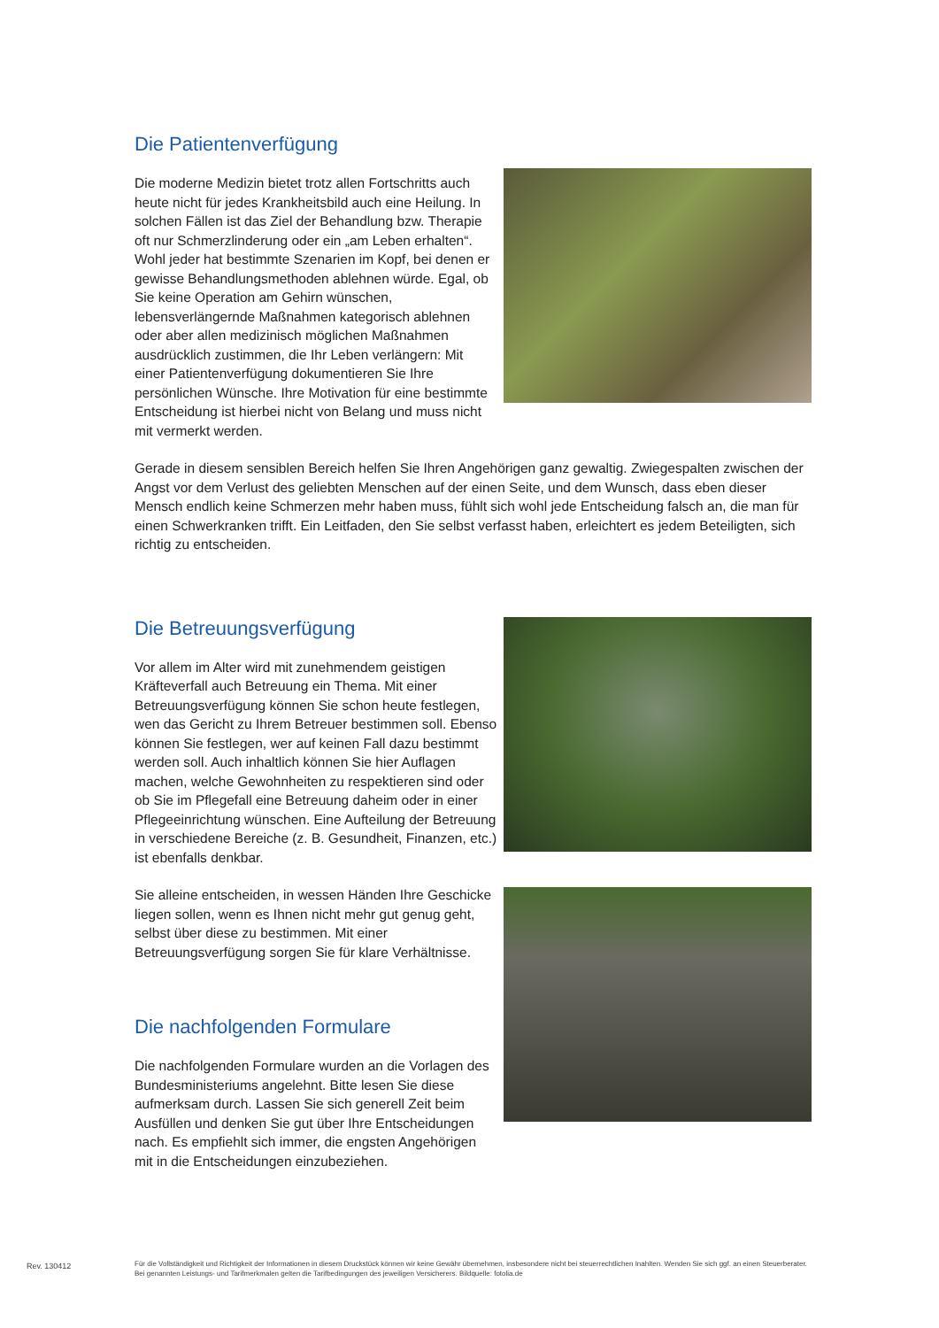Die Patientenverfügung
Die moderne Medizin bietet trotz allen Fortschritts auch heute nicht für jedes Krankheitsbild auch eine Heilung. In solchen Fällen ist das Ziel der Behandlung bzw. Therapie oft nur Schmerzlinderung oder ein „am Leben erhalten“. Wohl jeder hat bestimmte Szenarien im Kopf, bei denen er gewisse Behandlungsmethoden ablehnen würde. Egal, ob Sie keine Operation am Gehirn wünschen, lebensverlängernde Maßnahmen kategorisch ablehnen oder aber allen medizinisch möglichen Maßnahmen ausdrücklich zustimmen, die Ihr Leben verlängern: Mit einer Patientenverfügung dokumentieren Sie Ihre persönlichen Wünsche. Ihre Motivation für eine bestimmte Entscheidung ist hierbei nicht von Belang und muss nicht mit vermerkt werden.
Gerade in diesem sensiblen Bereich helfen Sie Ihren Angehörigen ganz gewaltig. Zwiegespalten zwischen der Angst vor dem Verlust des geliebten Menschen auf der einen Seite, und dem Wunsch, dass eben dieser Mensch endlich keine Schmerzen mehr haben muss, fühlt sich wohl jede Entscheidung falsch an, die man für einen Schwerkranken trifft. Ein Leitfaden, den Sie selbst verfasst haben, erleichtert es jedem Beteiligten, sich richtig zu entscheiden.
Die Betreuungsverfügung
Vor allem im Alter wird mit zunehmendem geistigen Kräfteverfall auch Betreuung ein Thema. Mit einer Betreuungsverfügung können Sie schon heute festlegen, wen das Gericht zu Ihrem Betreuer bestimmen soll. Ebenso können Sie festlegen, wer auf keinen Fall dazu bestimmt werden soll. Auch inhaltlich können Sie hier Auflagen machen, welche Gewohnheiten zu respektieren sind oder ob Sie im Pflegefall eine Betreuung daheim oder in einer Pflegeeinrichtung wünschen. Eine Aufteilung der Betreuung in verschiedene Bereiche (z. B. Gesundheit, Finanzen, etc.) ist ebenfalls denkbar.
Sie alleine entscheiden, in wessen Händen Ihre Geschicke liegen sollen, wenn es Ihnen nicht mehr gut genug geht, selbst über diese zu bestimmen. Mit einer Betreuungsverfügung sorgen Sie für klare Verhältnisse.
Die nachfolgenden Formulare
Die nachfolgenden Formulare wurden an die Vorlagen des Bundesministeriums angelehnt. Bitte lesen Sie diese aufmerksam durch. Lassen Sie sich generell Zeit beim Ausfüllen und denken Sie gut über Ihre Entscheidungen nach. Es empfiehlt sich immer, die engsten Angehörigen mit in die Entscheidungen einzubeziehen.
Rev. 130412
Für die Vollständigkeit und Richtigkeit der Informationen in diesem Druckstück können wir keine Gewähr übernehmen, insbesondere nicht bei steuerrechtlichen Inahlten. Wenden Sie sich ggf. an einen Steuerberater. Bei genannten Leistungs- und Tarifmerkmalen gelten die Tarifbedingungen des jeweiligen Versicherers. Bildquelle: fotolia.de